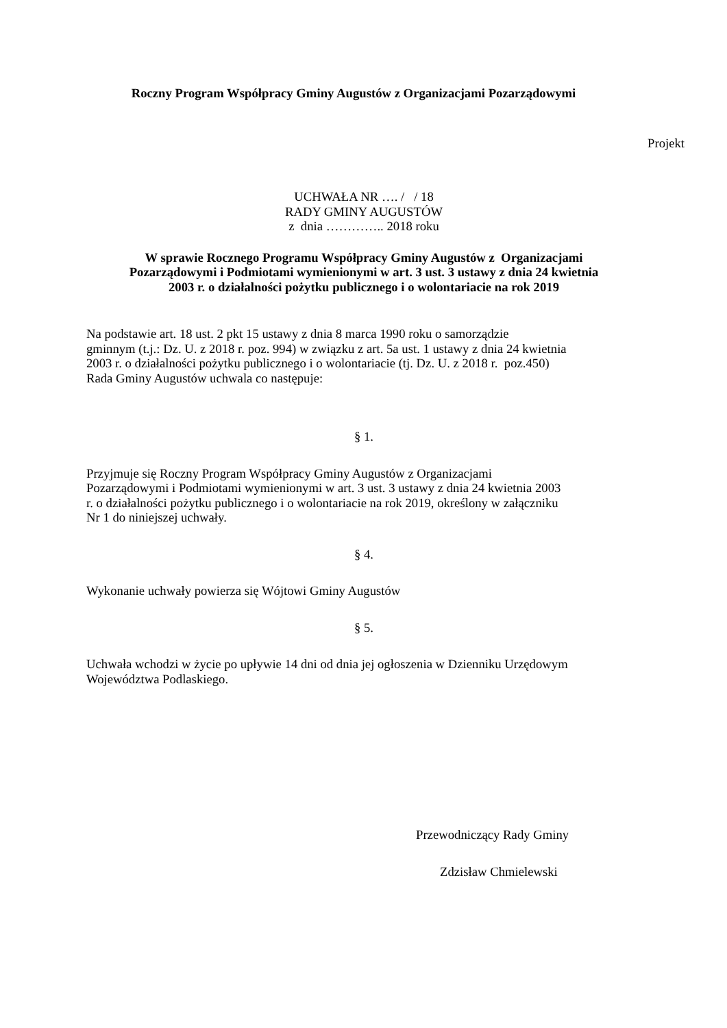Roczny Program Współpracy Gminy Augustów z Organizacjami Pozarządowymi
Projekt
UCHWAŁA NR …. / / 18
RADY GMINY AUGUSTÓW
z dnia ………….. 2018 roku
W sprawie Rocznego Programu Współpracy Gminy Augustów z Organizacjami
Pozarządowymi i Podmiotami wymienionymi w art. 3 ust. 3 ustawy z dnia 24 kwietnia
2003 r. o działalności pożytku publicznego i o wolontariacie na rok 2019
Na podstawie art. 18 ust. 2 pkt 15 ustawy z dnia 8 marca 1990 roku o samorządzie
gminnym (t.j.: Dz. U. z 2018 r. poz. 994) w związku z art. 5a ust. 1 ustawy z dnia 24 kwietnia
2003 r. o działalności pożytku publicznego i o wolontariacie (tj. Dz. U. z 2018 r. poz.450)
Rada Gminy Augustów uchwala co następuje:
§ 1.
Przyjmuje się Roczny Program Współpracy Gminy Augustów z Organizacjami
Pozarządowymi i Podmiotami wymienionymi w art. 3 ust. 3 ustawy z dnia 24 kwietnia 2003
r. o działalności pożytku publicznego i o wolontariacie na rok 2019, określony w załączniku
Nr 1 do niniejszej uchwały.
§ 4.
Wykonanie uchwały powierza się Wójtowi Gminy Augustów
§ 5.
Uchwała wchodzi w życie po upływie 14 dni od dnia jej ogłoszenia w Dzienniku Urzędowym
Województwa Podlaskiego.
Przewodniczący Rady Gminy
Zdzisław Chmielewski